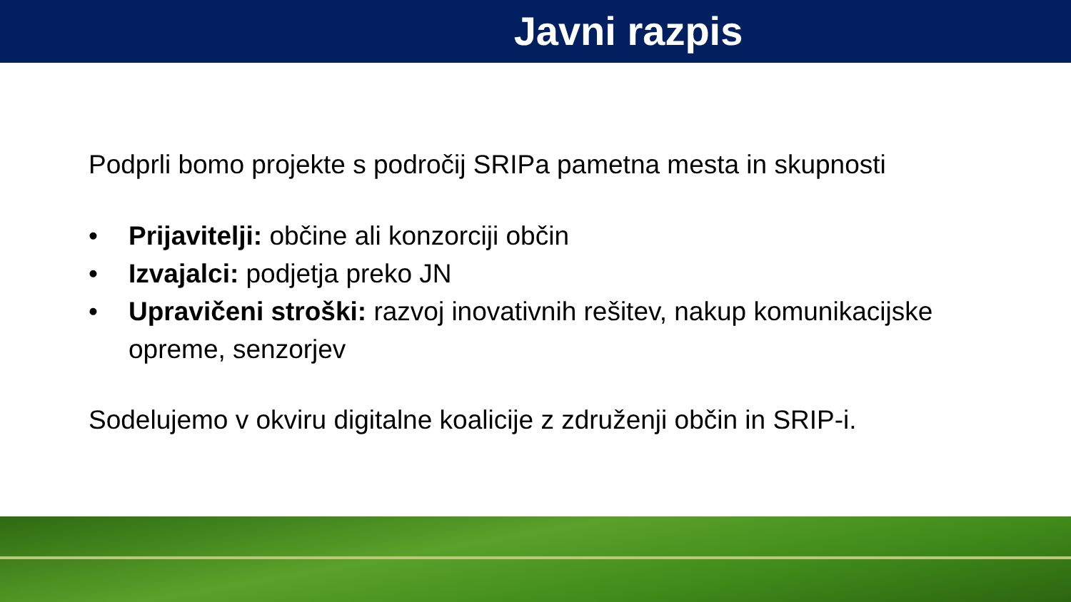Javni razpis
Podprli bomo projekte s področij SRIPa pametna mesta in skupnosti
• Prijavitelji: občine ali konzorciji občin
• Izvajalci: podjetja preko JN
• Upravičeni stroški: razvoj inovativnih rešitev, nakup komunikacijske opreme, senzorjev
Sodelujemo v okviru digitalne koalicije z združenji občin in SRIP-i.